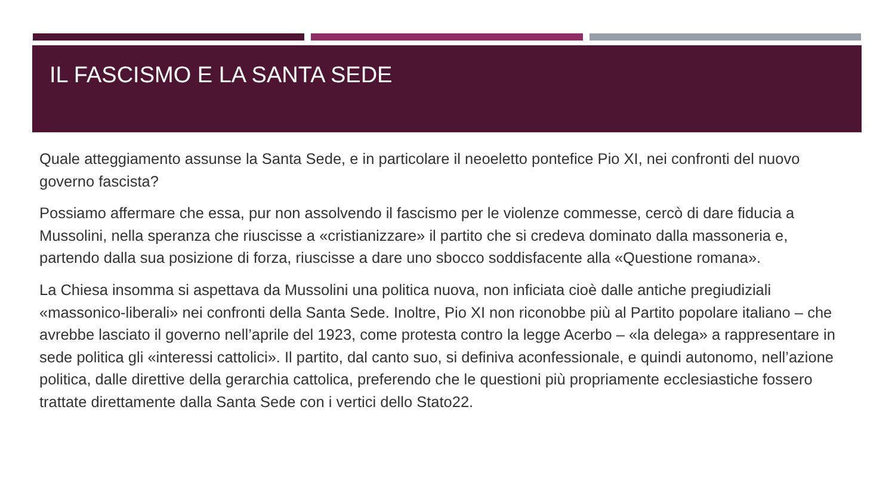IL FASCISMO E LA SANTA SEDE
Quale atteggiamento assunse la Santa Sede, e in particolare il neoeletto pontefice Pio XI, nei confronti del nuovo governo fascista?
Possiamo affermare che essa, pur non assolvendo il fascismo per le violenze commesse, cercò di dare fiducia a Mussolini, nella speranza che riuscisse a «cristianizzare» il partito che si credeva dominato dalla massoneria e, partendo dalla sua posizione di forza, riuscisse a dare uno sbocco soddisfacente alla «Questione romana».
La Chiesa insomma si aspettava da Mussolini una politica nuova, non inficiata cioè dalle antiche pregiudiziali «massonico-liberali» nei confronti della Santa Sede. Inoltre, Pio XI non riconobbe più al Partito popolare italiano – che avrebbe lasciato il governo nell’aprile del 1923, come protesta contro la legge Acerbo – «la delega» a rappresentare in sede politica gli «interessi cattolici». Il partito, dal canto suo, si definiva aconfessionale, e quindi autonomo, nell’azione politica, dalle direttive della gerarchia cattolica, preferendo che le questioni più propriamente ecclesiastiche fossero trattate direttamente dalla Santa Sede con i vertici dello Stato22.